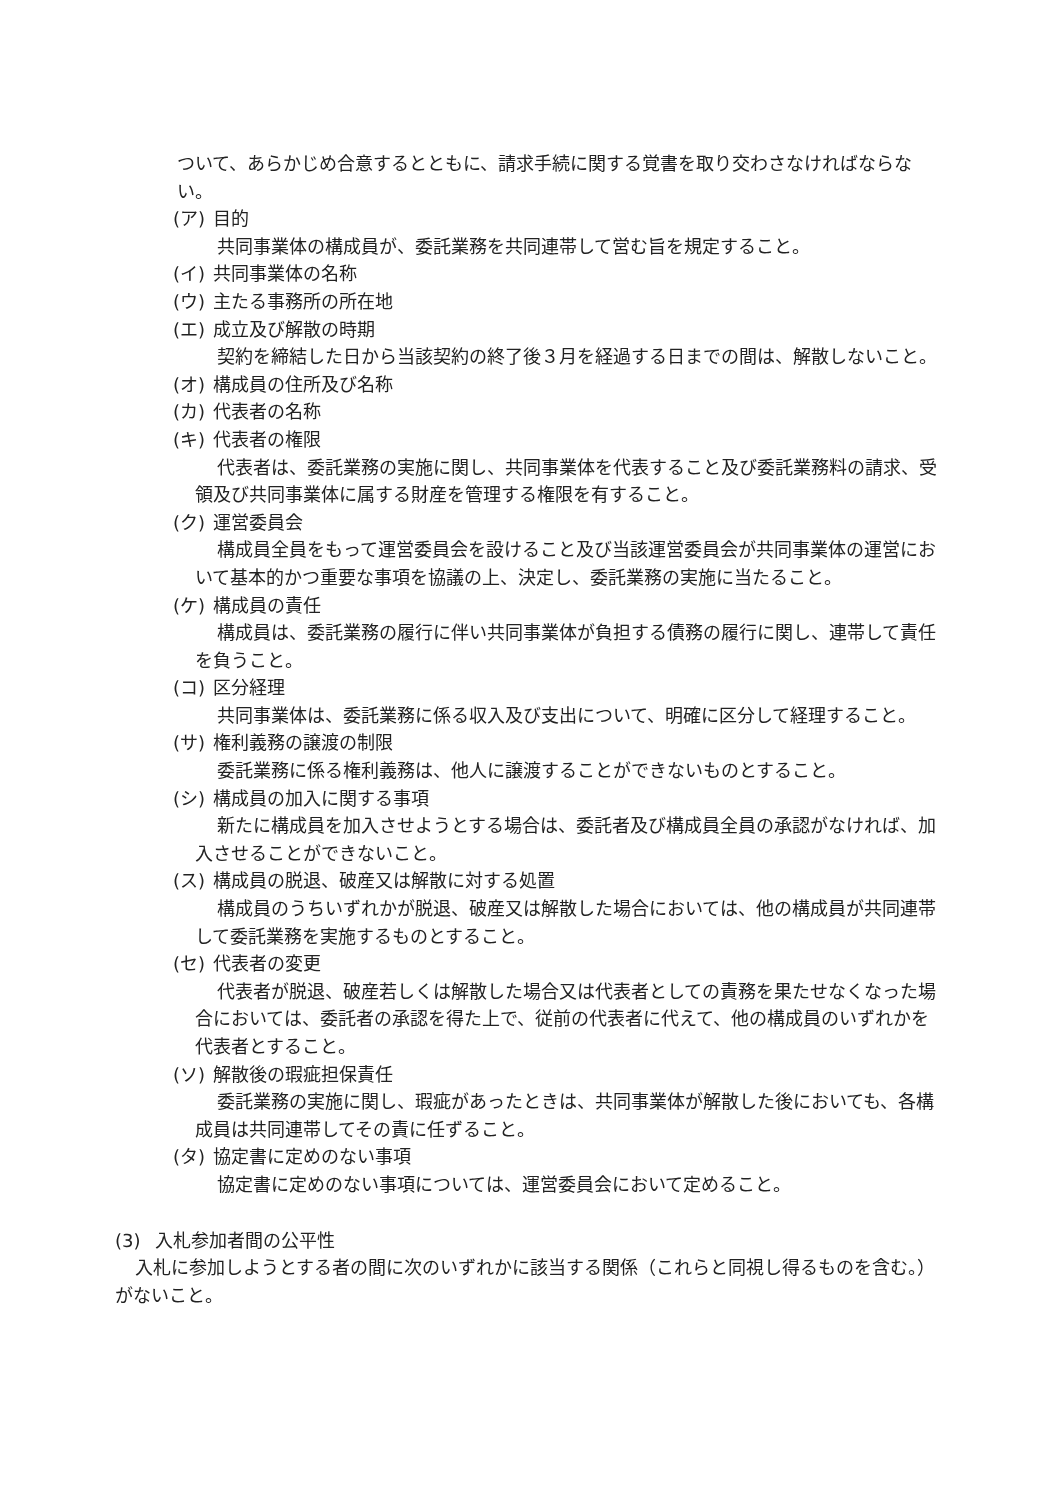ついて、あらかじめ合意するとともに、請求手続に関する覚書を取り交わさなければならない。
(ア) 目的
共同事業体の構成員が、委託業務を共同連帯して営む旨を規定すること。
(イ) 共同事業体の名称
(ウ) 主たる事務所の所在地
(エ) 成立及び解散の時期
契約を締結した日から当該契約の終了後３月を経過する日までの間は、解散しないこと。
(オ) 構成員の住所及び名称
(カ) 代表者の名称
(キ) 代表者の権限
代表者は、委託業務の実施に関し、共同事業体を代表すること及び委託業務料の請求、受領及び共同事業体に属する財産を管理する権限を有すること。
(ク) 運営委員会
構成員全員をもって運営委員会を設けること及び当該運営委員会が共同事業体の運営において基本的かつ重要な事項を協議の上、決定し、委託業務の実施に当たること。
(ケ) 構成員の責任
構成員は、委託業務の履行に伴い共同事業体が負担する債務の履行に関し、連帯して責任を負うこと。
(コ) 区分経理
共同事業体は、委託業務に係る収入及び支出について、明確に区分して経理すること。
(サ) 権利義務の譲渡の制限
委託業務に係る権利義務は、他人に譲渡することができないものとすること。
(シ) 構成員の加入に関する事項
新たに構成員を加入させようとする場合は、委託者及び構成員全員の承認がなければ、加入させることができないこと。
(ス) 構成員の脱退、破産又は解散に対する処置
構成員のうちいずれかが脱退、破産又は解散した場合においては、他の構成員が共同連帯して委託業務を実施するものとすること。
(セ) 代表者の変更
代表者が脱退、破産若しくは解散した場合又は代表者としての責務を果たせなくなった場合においては、委託者の承認を得た上で、従前の代表者に代えて、他の構成員のいずれかを代表者とすること。
(ソ) 解散後の瑕疵担保責任
委託業務の実施に関し、瑕疵があったときは、共同事業体が解散した後においても、各構成員は共同連帯してその責に任ずること。
(タ) 協定書に定めのない事項
協定書に定めのない事項については、運営委員会において定めること。
(3) 入札参加者間の公平性
入札に参加しようとする者の間に次のいずれかに該当する関係（これらと同視し得るものを含む。）がないこと。